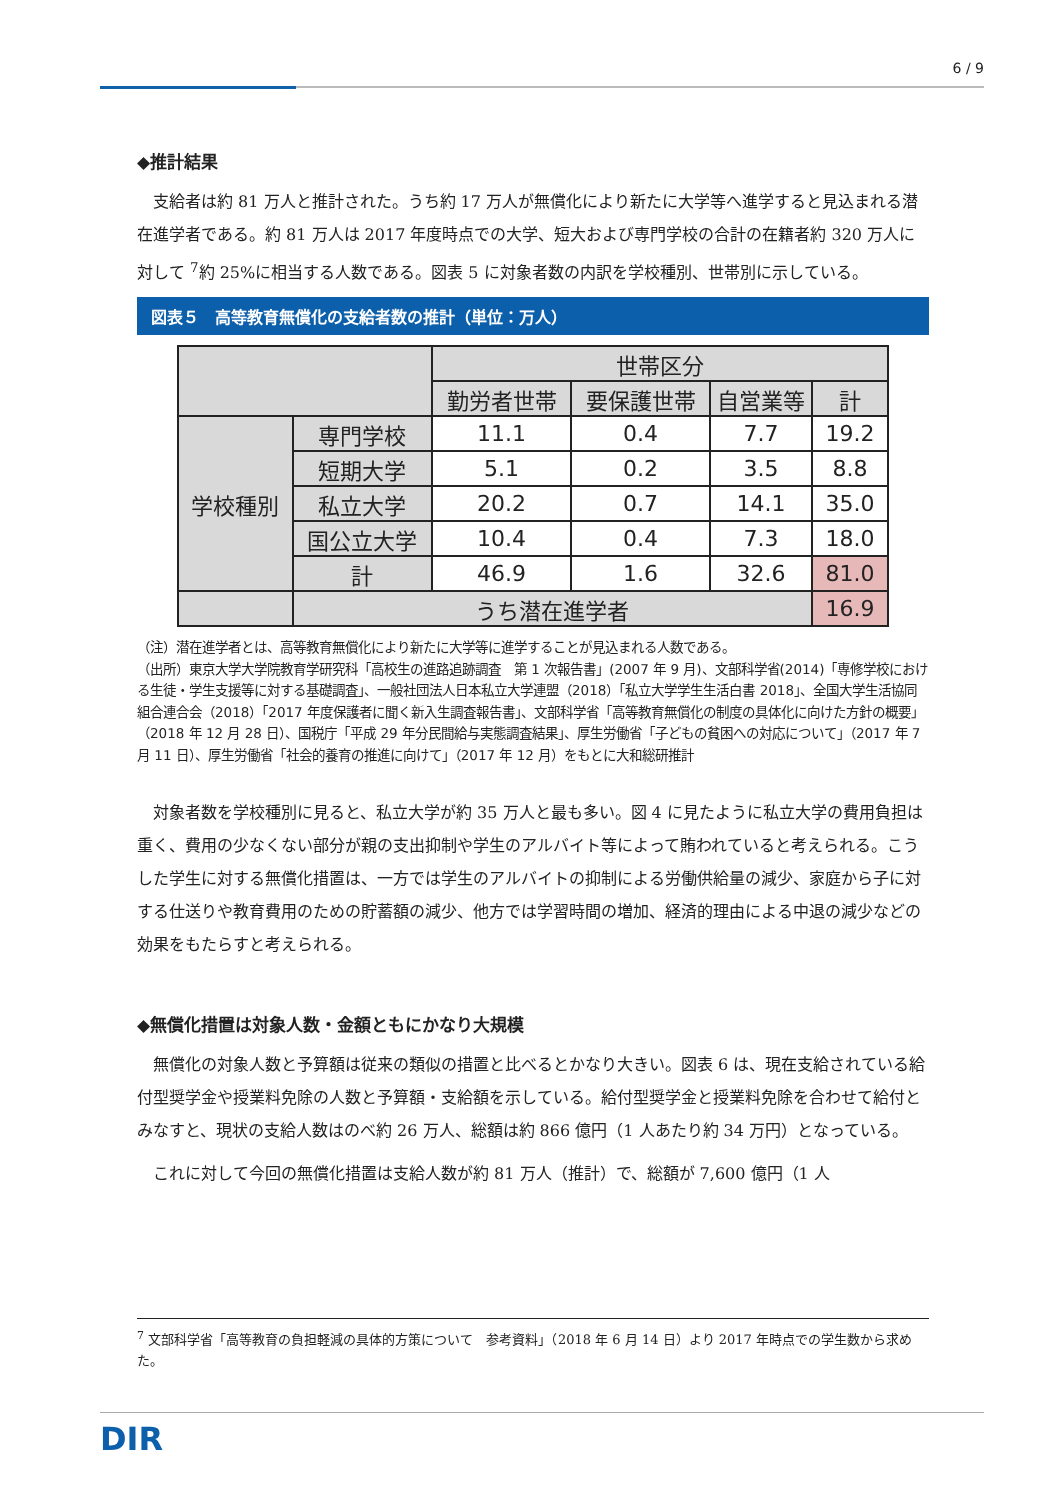6 / 9
◆推計結果
支給者は約 81 万人と推計された。うち約 17 万人が無償化により新たに大学等へ進学すると見込まれる潜在進学者である。約 81 万人は 2017 年度時点での大学、短大および専門学校の合計の在籍者約 320 万人に対して <sup>7</sup>約 25%に相当する人数である。図表 5 に対象者数の内訳を学校種別、世帯別に示している。
図表５　高等教育無償化の支給者数の推計（単位：万人）
| | | 世帯区分 | | | |
| | | 勤労者世帯 | 要保護世帯 | 自営業等 | 計 |
| 学校種別 | 専門学校 | 11.1 | 0.4 | 7.7 | 19.2 |
| | 短期大学 | 5.1 | 0.2 | 3.5 | 8.8 |
| | 私立大学 | 20.2 | 0.7 | 14.1 | 35.0 |
| | 国公立大学 | 10.4 | 0.4 | 7.3 | 18.0 |
| | 計 | 46.9 | 1.6 | 32.6 | 81.0 |
| | うち潜在進学者 | | | | 16.9 |
（注）潜在進学者とは、高等教育無償化により新たに大学等に進学することが見込まれる人数である。
（出所）東京大学大学院教育学研究科「高校生の進路追跡調査　第 1 次報告書」(2007 年 9 月)、文部科学省(2014)「専修学校における生徒・学生支援等に対する基礎調査」、一般社団法人日本私立大学連盟（2018）「私立大学学生生活白書 2018」、全国大学生活協同組合連合会（2018）「2017 年度保護者に聞く新入生調査報告書」、文部科学省「高等教育無償化の制度の具体化に向けた方針の概要」（2018 年 12 月 28 日）、国税庁「平成 29 年分民間給与実態調査結果」、厚生労働省「子どもの貧困への対応について」（2017 年 7 月 11 日）、厚生労働省「社会的養育の推進に向けて」（2017 年 12 月）をもとに大和総研推計
対象者数を学校種別に見ると、私立大学が約 35 万人と最も多い。図 4 に見たように私立大学の費用負担は重く、費用の少なくない部分が親の支出抑制や学生のアルバイト等によって賄われていると考えられる。こうした学生に対する無償化措置は、一方では学生のアルバイトの抑制による労働供給量の減少、家庭から子に対する仕送りや教育費用のための貯蓄額の減少、他方では学習時間の増加、経済的理由による中退の減少などの効果をもたらすと考えられる。
◆無償化措置は対象人数・金額ともにかなり大規模
無償化の対象人数と予算額は従来の類似の措置と比べるとかなり大きい。図表 6 は、現在支給されている給付型奨学金や授業料免除の人数と予算額・支給額を示している。給付型奨学金と授業料免除を合わせて給付とみなすと、現状の支給人数はのべ約 26 万人、総額は約 866 億円（1 人あたり約 34 万円）となっている。
これに対して今回の無償化措置は支給人数が約 81 万人（推計）で、総額が 7,600 億円（1 人
<sup>7</sup> 文部科学省「高等教育の負担軽減の具体的方策について　参考資料」（2018 年 6 月 14 日）より 2017 年時点での学生数から求めた。
DIR